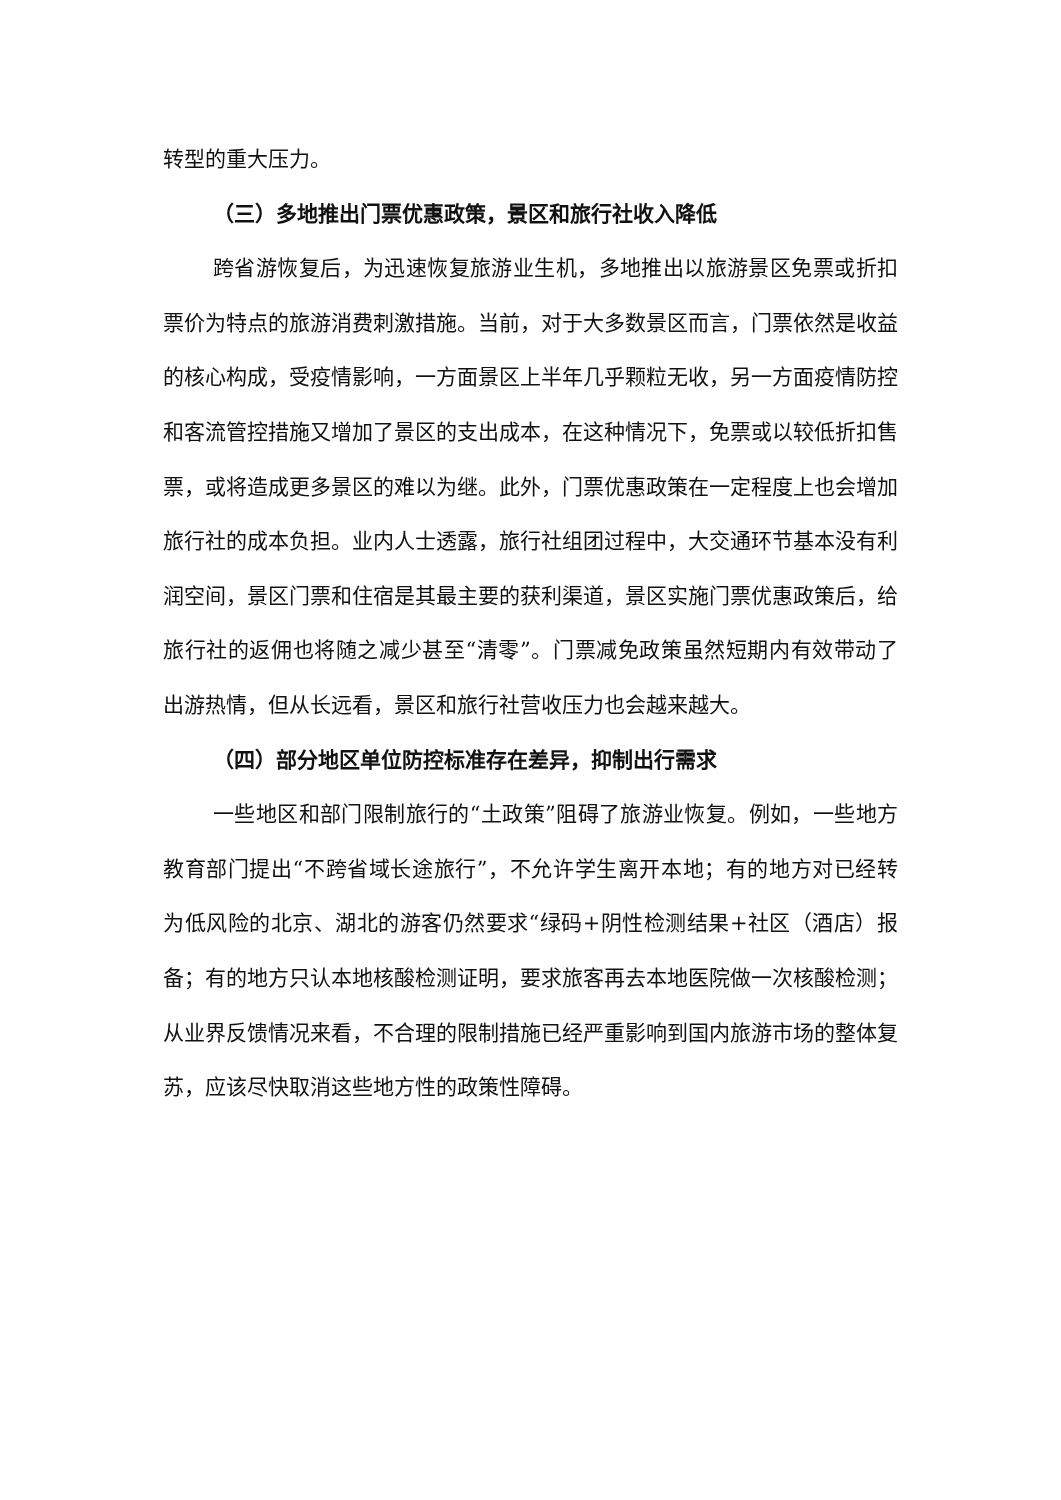转型的重大压力。
（三）多地推出门票优惠政策，景区和旅行社收入降低
跨省游恢复后，为迅速恢复旅游业生机，多地推出以旅游景区免票或折扣票价为特点的旅游消费刺激措施。当前，对于大多数景区而言，门票依然是收益的核心构成，受疫情影响，一方面景区上半年几乎颗粒无收，另一方面疫情防控和客流管控措施又增加了景区的支出成本，在这种情况下，免票或以较低折扣售票，或将造成更多景区的难以为继。此外，门票优惠政策在一定程度上也会增加旅行社的成本负担。业内人士透露，旅行社组团过程中，大交通环节基本没有利润空间，景区门票和住宿是其最主要的获利渠道，景区实施门票优惠政策后，给旅行社的返佣也将随之减少甚至“清零”。门票减免政策虽然短期内有效带动了出游热情，但从长远看，景区和旅行社营收压力也会越来越大。
（四）部分地区单位防控标准存在差异，抑制出行需求
一些地区和部门限制旅行的“土政策”阻碍了旅游业恢复。例如，一些地方教育部门提出“不跨省域长途旅行”，不允许学生离开本地；有的地方对已经转为低风险的北京、湖北的游客仍然要求“绿码+阴性检测结果+社区（酒店）报备；有的地方只认本地核酸检测证明，要求旅客再去本地医院做一次核酸检测；从业界反馈情况来看，不合理的限制措施已经严重影响到国内旅游市场的整体复苏，应该尽快取消这些地方性的政策性障碍。